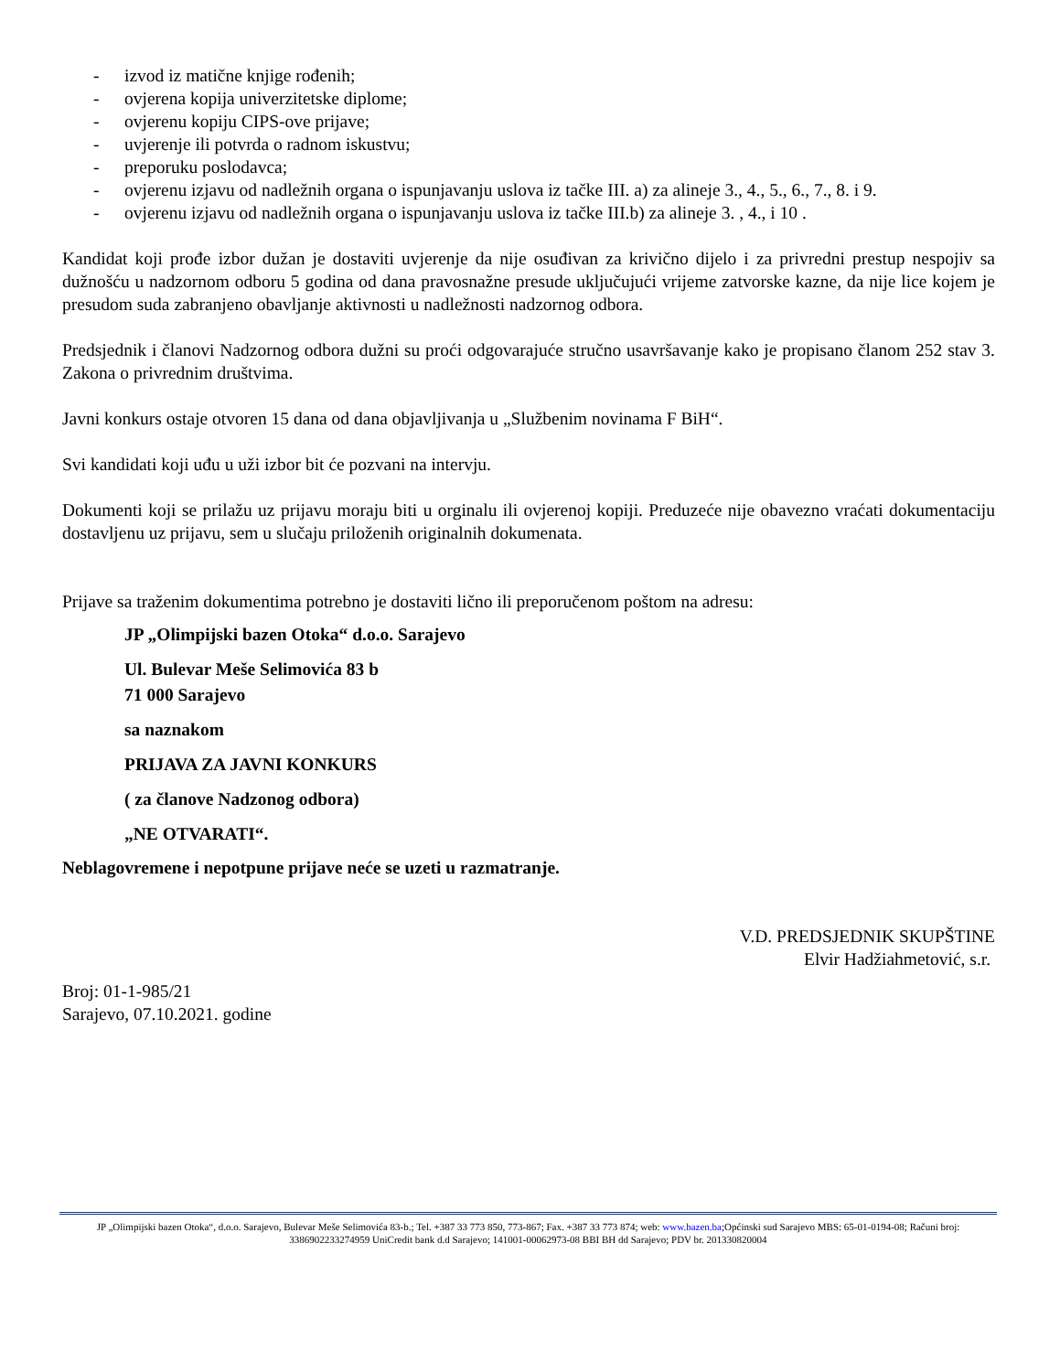- izvod iz matične knjige rođenih;
- ovjerena kopija univerzitetske diplome;
- ovjerenu kopiju CIPS-ove prijave;
- uvjerenje ili potvrda o radnom iskustvu;
- preporuku poslodavca;
- ovjerenu izjavu od nadležnih organa o ispunjavanju uslova iz tačke III. a) za alineje 3., 4., 5., 6., 7., 8. i 9.
- ovjerenu izjavu od nadležnih organa o ispunjavanju uslova iz tačke III.b) za alineje 3. , 4., i 10 .
Kandidat koji prođe izbor dužan je dostaviti uvjerenje da nije osuđivan za krivično dijelo i za privredni prestup nespojiv sa dužnošću u nadzornom odboru 5 godina od dana pravosnažne presude uključujući vrijeme zatvorske kazne, da nije lice kojem je presudom suda zabranjeno obavljanje aktivnosti u nadležnosti nadzornog odbora.
Predsjednik i članovi Nadzornog odbora dužni su proći odgovarajuće stručno usavršavanje kako je propisano članom 252 stav 3. Zakona o privrednim društvima.
Javni konkurs ostaje otvoren 15 dana od dana objavljivanja u „Službenim novinama F BiH“.
Svi kandidati koji uđu u uži izbor bit će pozvani na intervju.
Dokumenti koji se prilažu uz prijavu moraju biti u orginalu ili ovjerenoj kopiji. Preduzeće nije obavezno vraćati dokumentaciju dostavljenu uz prijavu, sem u slučaju priloženih originalnih dokumenata.
Prijave sa traženim dokumentima potrebno je dostaviti lično ili preporučenom poštom na adresu:
JP „Olimpijski bazen Otoka“ d.o.o. Sarajevo
Ul. Bulevar Meše Selimovića 83 b
71 000 Sarajevo
sa naznakom
PRIJAVA ZA JAVNI KONKURS
( za članove Nadzonog odbora)
„NE OTVARATI“.
Neblagovremene i nepotpune prijave neće se uzeti u razmatranje.
V.D. PREDSJEDNIK SKUPŠTINE
Elvir Hadžiahmetović, s.r.
Broj: 01-1-985/21
Sarajevo, 07.10.2021. godine
JP „Olimpijski bazen Otoka“, d.o.o. Sarajevo, Bulevar Meše Selimovića 83-b.; Tel. +387 33 773 850, 773-867; Fax. +387 33 773 874; web: www.bazen.ba;Općinski sud Sarajevo MBS: 65-01-0194-08; Računi broj: 3386902233274959 UniCredit bank d.d Sarajevo; 141001-00062973-08 BBI BH dd Sarajevo; PDV br. 201330820004